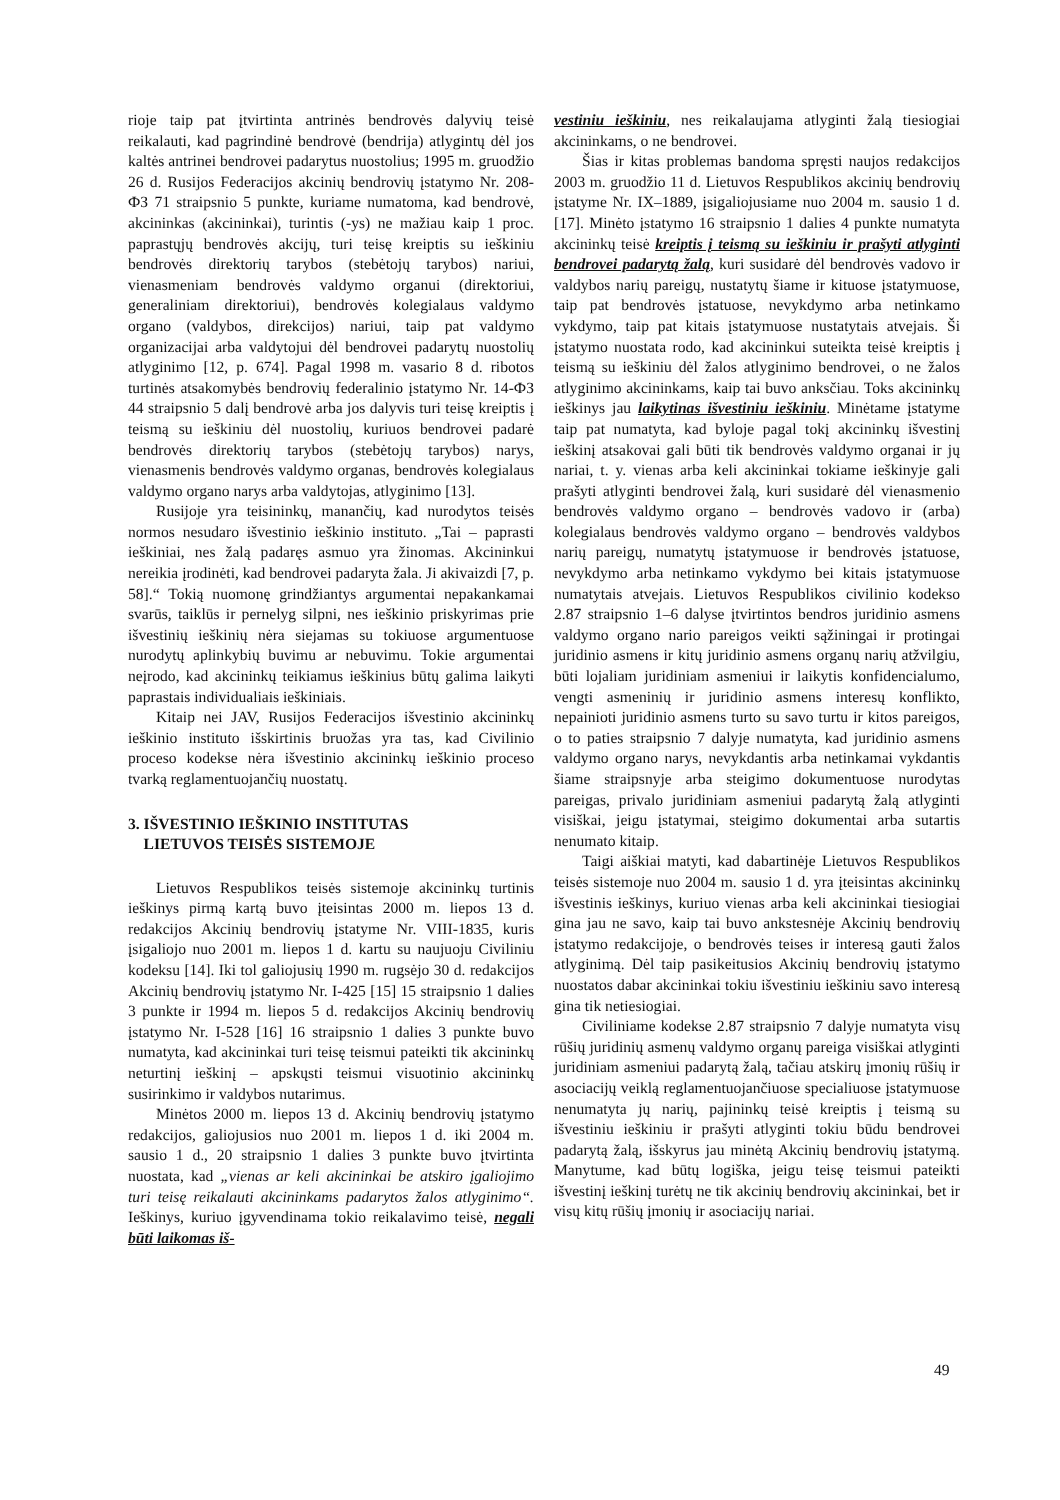rioje taip pat įtvirtinta antrinės bendrovės dalyvių teisė reikalauti, kad pagrindinė bendrovė (bendrija) atlygintų dėl jos kaltės antrinei bendrovei padarytus nuostolius; 1995 m. gruodžio 26 d. Rusijos Federacijos akcinių bendrovių įstatymo Nr. 208-ФЗ 71 straipsnio 5 punkte, kuriame numatoma, kad bendrovė, akcininkas (akcininkai), turintis (-ys) ne mažiau kaip 1 proc. paprastųjų bendrovės akcijų, turi teisę kreiptis su ieškiniu bendrovės direktorių tarybos (stebėtojų tarybos) nariui, vienasmeniam bendrovės valdymo organui (direktoriui, generaliniam direktoriui), bendrovės kolegialaus valdymo organo (valdybos, direkcijos) nariui, taip pat valdymo organizacijai arba valdytojui dėl bendrovei padarytų nuostolių atlyginimo [12, p. 674]. Pagal 1998 m. vasario 8 d. ribotos turtinės atsakomybės bendrovių federalinio įstatymo Nr. 14-ФЗ 44 straipsnio 5 dalį bendrovė arba jos dalyvis turi teisę kreiptis į teismą su ieškiniu dėl nuostolių, kuriuos bendrovei padarė bendrovės direktorių tarybos (stebėtojų tarybos) narys, vienasmenis bendrovės valdymo organas, bendrovės kolegialaus valdymo organo narys arba valdytojas, atlyginimo [13].
Rusijoje yra teisininkų, manančių, kad nurodytos teisės normos nesudaro išvestinio ieškinio instituto. „Tai – paprasti ieškiniai, nes žalą padaręs asmuo yra žinomas. Akcininkui nereikia įrodinėti, kad bendrovei padaryta žala. Ji akivaizdi [7, p. 58].“ Tokią nuomonę grindžiantys argumentai nepakankamai svarūs, taiklūs ir pernelyg silpni, nes ieškinio priskyrimas prie išvestinių ieškinių nėra siejamas su tokiuose argumentuose nurodytų aplinkybių buvimu ar nebuvimu. Tokie argumentai neįrodo, kad akcininkų teikiamus ieškinius būtų galima laikyti paprastais individualiais ieškiniais.
Kitaip nei JAV, Rusijos Federacijos išvestinio akcininkų ieškinio instituto išskirtinis bruožas yra tas, kad Civilinio proceso kodekse nėra išvestinio akcininkų ieškinio proceso tvarką reglamentuojančių nuostatų.
3. IŠVESTINIO IEŠKINIO INSTITUTAS
LIETUVOS TEISĖS SISTEMOJE
Lietuvos Respublikos teisės sistemoje akcininkų turtinis ieškinys pirmą kartą buvo įteisintas 2000 m. liepos 13 d. redakcijos Akcinių bendrovių įstatyme Nr. VIII-1835, kuris įsigaliojo nuo 2001 m. liepos 1 d. kartu su naujuoju Civiliniu kodeksu [14]. Iki tol galiojusių 1990 m. rugsėjo 30 d. redakcijos Akcinių bendrovių įstatymo Nr. I-425 [15] 15 straipsnio 1 dalies 3 punkte ir 1994 m. liepos 5 d. redakcijos Akcinių bendrovių įstatymo Nr. I-528 [16] 16 straipsnio 1 dalies 3 punkte buvo numatyta, kad akcininkai turi teisę teismui pateikti tik akcininkų neturtinį ieškinį – apskųsti teismui visuotinio akcininkų susirinkimo ir valdybos nutarimus.
Minėtos 2000 m. liepos 13 d. Akcinių bendrovių įstatymo redakcijos, galiojusios nuo 2001 m. liepos 1 d. iki 2004 m. sausio 1 d., 20 straipsnio 1 dalies 3 punkte buvo įtvirtinta nuostata, kad „vienas ar keli akcininkai be atskiro įgaliojimo turi teisę reikalauti akcininkams padarytos žalos atlyginimo“. Ieškinys, kuriuo įgyvendinama tokio reikalavimo teisė, negali būti laikomas iš-
vestiniu ieškiniu, nes reikalaujama atlyginti žalą tiesiogiai akcininkams, o ne bendrovei.
Šias ir kitas problemas bandoma spręsti naujos redakcijos 2003 m. gruodžio 11 d. Lietuvos Respublikos akcinių bendrovių įstatyme Nr. IX–1889, įsigaliojusiame nuo 2004 m. sausio 1 d. [17]. Minėto įstatymo 16 straipsnio 1 dalies 4 punkte numatyta akcininkų teisė kreiptis į teismą su ieškiniu ir prašyti atlyginti bendrovei padarytą žalą, kuri susidarė dėl bendrovės vadovo ir valdybos narių pareigų, nustatytų šiame ir kituose įstatymuose, taip pat bendrovės įstatuose, nevykdymo arba netinkamo vykdymo, taip pat kitais įstatymuose nustatytais atvejais. Ši įstatymo nuostata rodo, kad akcininkui suteikta teisė kreiptis į teismą su ieškiniu dėl žalos atlyginimo bendrovei, o ne žalos atlyginimo akcininkams, kaip tai buvo anksčiau. Toks akcininkų ieškinys jau laikytinas išvestiniu ieškiniu. Minėtame įstatyme taip pat numatyta, kad byloje pagal tokį akcininkų išvestinį ieškinį atsakovai gali būti tik bendrovės valdymo organai ir jų nariai, t. y. vienas arba keli akcininkai tokiame ieškinyje gali prašyti atlyginti bendrovei žalą, kuri susidarė dėl vienasmenio bendrovės valdymo organo – bendrovės vadovo ir (arba) kolegialaus bendrovės valdymo organo – bendrovės valdybos narių pareigų, numatytų įstatymuose ir bendrovės įstatuose, nevykdymo arba netinkamo vykdymo bei kitais įstatymuose numatytais atvejais. Lietuvos Respublikos civilinio kodekso 2.87 straipsnio 1–6 dalyse įtvirtintos bendros juridinio asmens valdymo organo nario pareigos veikti sąžiningai ir protingai juridinio asmens ir kitų juridinio asmens organų narių atžvilgiu, būti lojaliam juridiniam asmeniui ir laikytis konfidencialumo, vengti asmeninių ir juridinio asmens interesų konflikto, nepainioti juridinio asmens turto su savo turtu ir kitos pareigos, o to paties straipsnio 7 dalyje numatyta, kad juridinio asmens valdymo organo narys, nevykdantis arba netinkamai vykdantis šiame straipsnyje arba steigimo dokumentuose nurodytas pareigas, privalo juridiniam asmeniui padarytą žalą atlyginti visiškai, jeigu įstatymai, steigimo dokumentai arba sutartis nenumato kitaip.
Taigi aiškiai matyti, kad dabartinėje Lietuvos Respublikos teisės sistemoje nuo 2004 m. sausio 1 d. yra įteisintas akcininkų išvestinis ieškinys, kuriuo vienas arba keli akcininkai tiesiogiai gina jau ne savo, kaip tai buvo ankstesnėje Akcinių bendrovių įstatymo redakcijoje, o bendrovės teises ir interesą gauti žalos atlyginimą. Dėl taip pasikeitusios Akcinių bendrovių įstatymo nuostatos dabar akcininkai tokiu išvestiniu ieškiniu savo interesą gina tik netiesiogiai.
Civiliniame kodekse 2.87 straipsnio 7 dalyje numatyta visų rūšių juridinių asmenų valdymo organų pareiga visiškai atlyginti juridiniam asmeniui padarytą žalą, tačiau atskirų įmonių rūšių ir asociacijų veiklą reglamentuojančiuose specialiuose įstatymuose nenumatyta jų narių, pajininkų teisė kreiptis į teismą su išvestiniu ieškiniu ir prašyti atlyginti tokiu būdu bendrovei padarytą žalą, išskyrus jau minėtą Akcinių bendrovių įstatymą. Manytume, kad būtų logiška, jeigu teisę teismui pateikti išvestinį ieškinį turėtų ne tik akcinių bendrovių akcininkai, bet ir visų kitų rūšių įmonių ir asociacijų nariai.
49